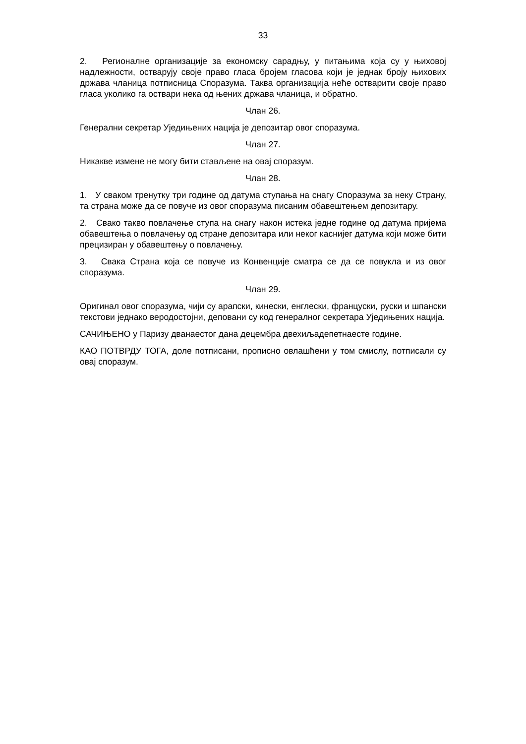33
2. Регионалне организације за економску сарадњу, у питањима која су у њиховој надлежности, остварују своје право гласа бројем гласова који је једнак броју њихових држава чланица потписница Споразума. Таква организација неће остварити своје право гласа уколико га оствари нека од њених држава чланица, и обратно.
Члан 26.
Генерални секретар Уједињених нација је депозитар овог споразума.
Члан 27.
Никакве измене не могу бити стављене на овај споразум.
Члан 28.
1. У сваком тренутку три године од датума ступања на снагу Споразума за неку Страну, та страна може да се повуче из овог споразума писаним обавештењем депозитару.
2. Свако такво повлачење ступа на снагу након истека једне године од датума пријема обавештења о повлачењу од стране депозитара или неког каснијег датума који може бити прецизиран у обавештењу о повлачењу.
3. Свака Страна која се повуче из Конвенције сматра се да се повукла и из овог споразума.
Члан 29.
Оригинал овог споразума, чији су арапски, кинески, енглески, француски, руски и шпански текстови једнако веродостојни, деповани су код генералног секретара Уједињених нација.
САЧИЊЕНО у Паризу дванаестог дана децембра двехиљадепетнаесте године.
КАО ПОТВРДУ ТОГА, доле потписани, прописно овлашћени у том смислу, потписали су овај споразум.